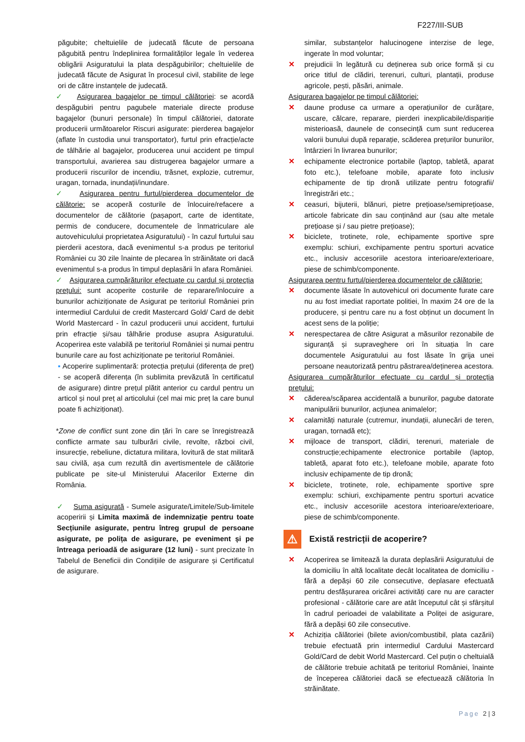F227/III-SUB
păgubite; cheltuielile de judecată făcute de persoana păgubită pentru îndeplinirea formalităților legale în vederea obligării Asiguratului la plata despăgubirilor; cheltuielile de judecată făcute de Asigurat în procesul civil, stabilite de lege ori de către instanțele de judecată.
✓ Asigurarea bagajelor pe timpul călătoriei: se acordă despăgubiri pentru pagubele materiale directe produse bagajelor (bunuri personale) în timpul călătoriei, datorate producerii următoarelor Riscuri asigurate: pierderea bagajelor (aflate în custodia unui transportator), furtul prin efracție/acte de tâlhărie al bagajelor, producerea unui accident pe timpul transportului, avarierea sau distrugerea bagajelor urmare a producerii riscurilor de incendiu, trăsnet, explozie, cutremur, uragan, tornada, inundații/inundare.
✓ Asigurarea pentru furtul/pierderea documentelor de călătorie: se acoperă costurile de înlocuire/refacere a documentelor de călătorie (pașaport, carte de identitate, permis de conducere, documentele de înmatriculare ale autovehiculului proprietatea Asiguratului) - în cazul furtului sau pierderii acestora, dacă evenimentul s-a produs pe teritoriul României cu 30 zile înainte de plecarea în străinătate ori dacă evenimentul s-a produs în timpul deplasării în afara României.
✓ Asigurarea cumpărăturilor efectuate cu cardul și protecția prețului: sunt acoperite costurile de reparare/înlocuire a bunurilor achiziționate de Asigurat pe teritoriul României prin intermediul Cardului de credit Mastercard Gold/ Card de debit World Mastercard - în cazul producerii unui accident, furtului prin efracție și/sau tâlhărie produse asupra Asiguratului. Acoperirea este valabilă pe teritoriul României și numai pentru bunurile care au fost achiziționate pe teritoriul României.
▪ Acoperire suplimentară: protecția prețului (diferența de preț) - se acoperă diferența (în sublimita prevăzută în certificatul de asigurare) dintre prețul plătit anterior cu cardul pentru un articol și noul preț al articolului (cel mai mic preț la care bunul poate fi achiziționat).
*Zone de conflict sunt zone din țări în care se înregistrează conflicte armate sau tulburări civile, revolte, război civil, insurecție, rebeliune, dictatura militara, lovitură de stat militară sau civilă, așa cum rezultă din avertismentele de călătorie publicate pe site-ul Ministerului Afacerilor Externe din România.
✓ Suma asigurată - Sumele asigurate/Limitele/Sub-limitele acoperirii și Limita maximă de indemnizație pentru toate Secțiunile asigurate, pentru întreg grupul de persoane asigurate, pe polița de asigurare, pe eveniment și pe întreaga perioadă de asigurare (12 luni) - sunt precizate în Tabelul de Beneficii din Condițiile de asigurare și Certificatul de asigurare.
similar, substanțelor halucinogene interzise de lege, ingerate în mod voluntar;
✕ prejudicii în legătură cu deținerea sub orice formă și cu orice titlul de clădiri, terenuri, culturi, plantații, produse agricole, pești, păsări, animale.
Asigurarea bagajelor pe timpul călătoriei:
✕ daune produse ca urmare a operațiunilor de curățare, uscare, călcare, reparare, pierderi inexplicabile/dispariție misterioasă, daunele de consecință cum sunt reducerea valorii bunului după reparație, scăderea prețurilor bunurilor, întârzieri în livrarea bunurilor;
✕ echipamente electronice portabile (laptop, tabletă, aparat foto etc.), telefoane mobile, aparate foto inclusiv echipamente de tip dronă utilizate pentru fotografii/înregistrări etc.;
✕ ceasuri, bijuterii, blănuri, pietre prețioase/semiprețioase, articole fabricate din sau conținând aur (sau alte metale prețioase și / sau pietre prețioase);
✕ biciclete, trotinete, role, echipamente sportive spre exemplu: schiuri, exchipamente pentru sporturi acvatice etc., inclusiv accesoriile acestora interioare/exterioare, piese de schimb/componente.
Asigurarea pentru furtul/pierderea documentelor de călătorie:
✕ documente lăsate în autovehicul ori documente furate care nu au fost imediat raportate politiei, în maxim 24 ore de la producere, și pentru care nu a fost obținut un document în acest sens de la poliție;
✕ nerespectarea de către Asigurat a măsurilor rezonabile de siguranță și supraveghere ori în situația în care documentele Asiguratului au fost lăsate în grija unei persoane neautorizată pentru păstrarea/deținerea acestora.
Asigurarea cumpărăturilor efectuate cu cardul și protecția prețului:
✕ căderea/scăparea accidentală a bunurilor, pagube datorate manipulării bunurilor, acțiunea animalelor;
✕ calamități naturale (cutremur, inundații, alunecări de teren, uragan, tornadă etc);
✕ mijloace de transport, clădiri, terenuri, materiale de construcție;echipamente electronice portabile (laptop, tabletă, aparat foto etc.), telefoane mobile, aparate foto inclusiv echipamente de tip dronă;
✕ biciclete, trotinete, role, echipamente sportive spre exemplu: schiuri, exchipamente pentru sporturi acvatice etc., inclusiv accesoriile acestora interioare/exterioare, piese de schimb/componente.
⚠ Există restricții de acoperire?
✕ Acoperirea se limitează la durata deplasării Asiguratului de la domiciliu în altă localitate decât localitatea de domiciliu - fără a depăși 60 zile consecutive, deplasare efectuată pentru desfășurarea oricărei activități care nu are caracter profesional - călătorie care are atât începutul cât și sfârșitul în cadrul perioadei de valabilitate a Poliței de asigurare, fără a depăși 60 zile consecutive.
✕ Achiziția călătoriei (bilete avion/combustibil, plata cazării) trebuie efectuată prin intermediul Cardului Mastercard Gold/Card de debit World Mastercard. Cel puțin o cheltuială de călătorie trebuie achitată pe teritoriul României, înainte de începerea călătoriei dacă se efectuează călătoria în străinătate.
Page 2 | 3